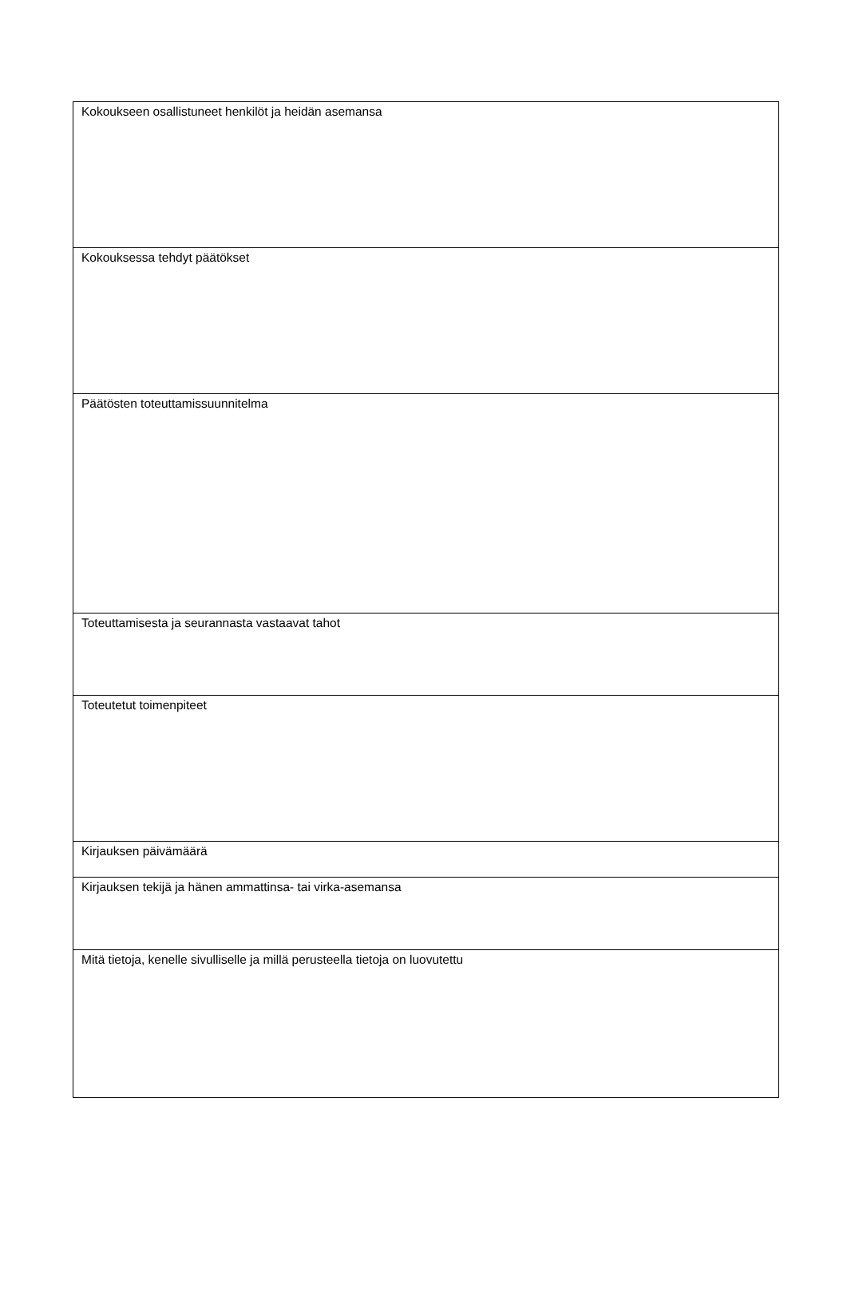| Kokoukseen osallistuneet henkilöt ja heidän asemansa |
| Kokouksessa tehdyt päätökset |
| Päätösten toteuttamissuunnitelma |
| Toteuttamisesta ja seurannasta vastaavat tahot |
| Toteutetut toimenpiteet |
| Kirjauksen päivämäärä |
| Kirjauksen tekijä ja hänen ammattinsa- tai virka-asemansa |
| Mitä tietoja, kenelle sivulliselle ja millä perusteella tietoja on luovutettu |